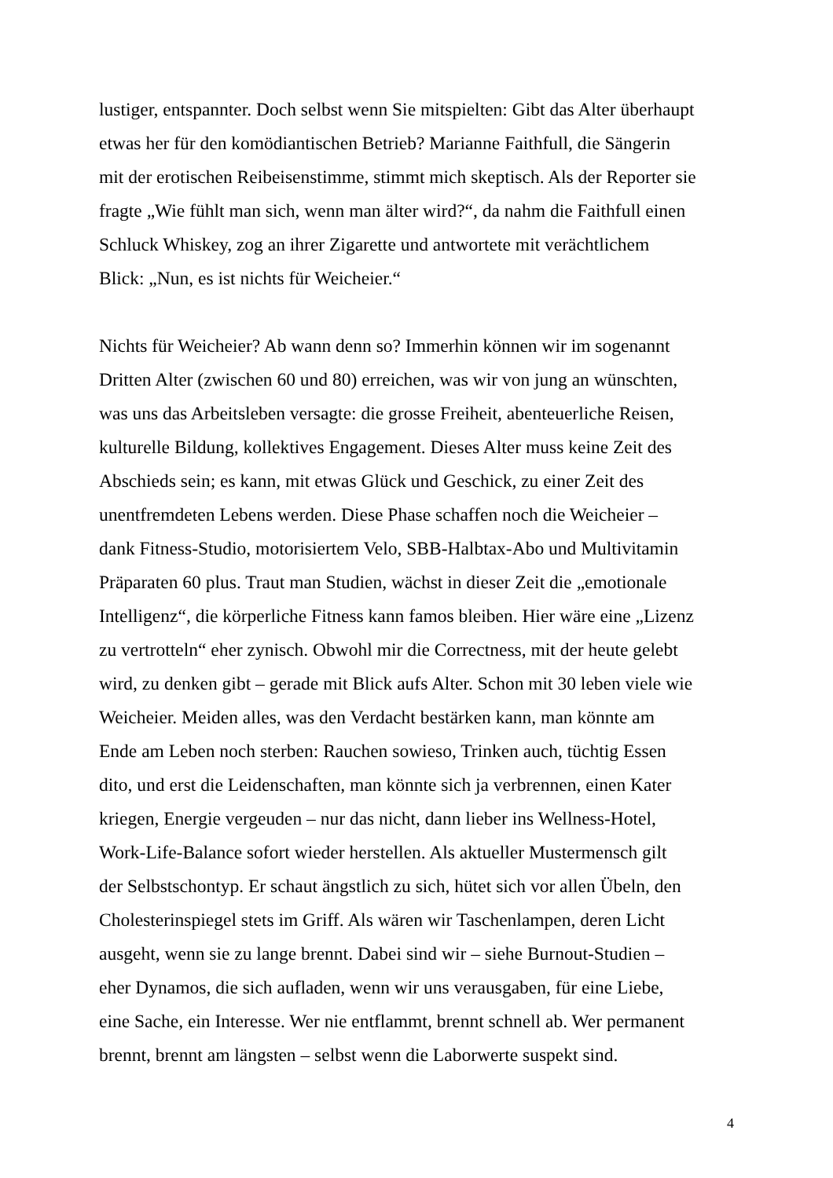lustiger, entspannter. Doch selbst wenn Sie mitspielten: Gibt das Alter überhaupt
etwas her für den komödiantischen Betrieb? Marianne Faithfull, die Sängerin
mit der erotischen Reibeisenstimme, stimmt mich skeptisch. Als der Reporter sie
fragte „Wie fühlt man sich, wenn man älter wird?“, da nahm die Faithfull einen
Schluck Whiskey, zog an ihrer Zigarette und antwortete mit verächtlichem
Blick: „Nun, es ist nichts für Weicheier.“
Nichts für Weicheier? Ab wann denn so? Immerhin können wir im sogenannt
Dritten Alter (zwischen 60 und 80) erreichen, was wir von jung an wünschten,
was uns das Arbeitsleben versagte: die grosse Freiheit, abenteuerliche Reisen,
kulturelle Bildung, kollektives Engagement. Dieses Alter muss keine Zeit des
Abschieds sein; es kann, mit etwas Glück und Geschick, zu einer Zeit des
unentfremdeten Lebens werden. Diese Phase schaffen noch die Weicheier –
dank Fitness-Studio, motorisiertem Velo, SBB-Halbtax-Abo und Multivitamin
Präparaten 60 plus. Traut man Studien, wächst in dieser Zeit die „emotionale
Intelligenz“, die körperliche Fitness kann famos bleiben. Hier wäre eine „Lizenz
zu vertrotteln“ eher zynisch. Obwohl mir die Correctness, mit der heute gelebt
wird, zu denken gibt – gerade mit Blick aufs Alter. Schon mit 30 leben viele wie
Weicheier. Meiden alles, was den Verdacht bestärken kann, man könnte am
Ende am Leben noch sterben: Rauchen sowieso, Trinken auch, tüchtig Essen
dito, und erst die Leidenschaften, man könnte sich ja verbrennen, einen Kater
kriegen, Energie vergeuden – nur das nicht, dann lieber ins Wellness-Hotel,
Work-Life-Balance sofort wieder herstellen. Als aktueller Mustermensch gilt
der Selbstschontyp. Er schaut ängstlich zu sich, hütet sich vor allen Übeln, den
Cholesterinspiegel stets im Griff. Als wären wir Taschenlampen, deren Licht
ausgeht, wenn sie zu lange brennt. Dabei sind wir – siehe Burnout-Studien –
eher Dynamos, die sich aufladen, wenn wir uns verausgaben, für eine Liebe,
eine Sache, ein Interesse. Wer nie entflammt, brennt schnell ab. Wer permanent
brennt, brennt am längsten – selbst wenn die Laborwerte suspekt sind.
4